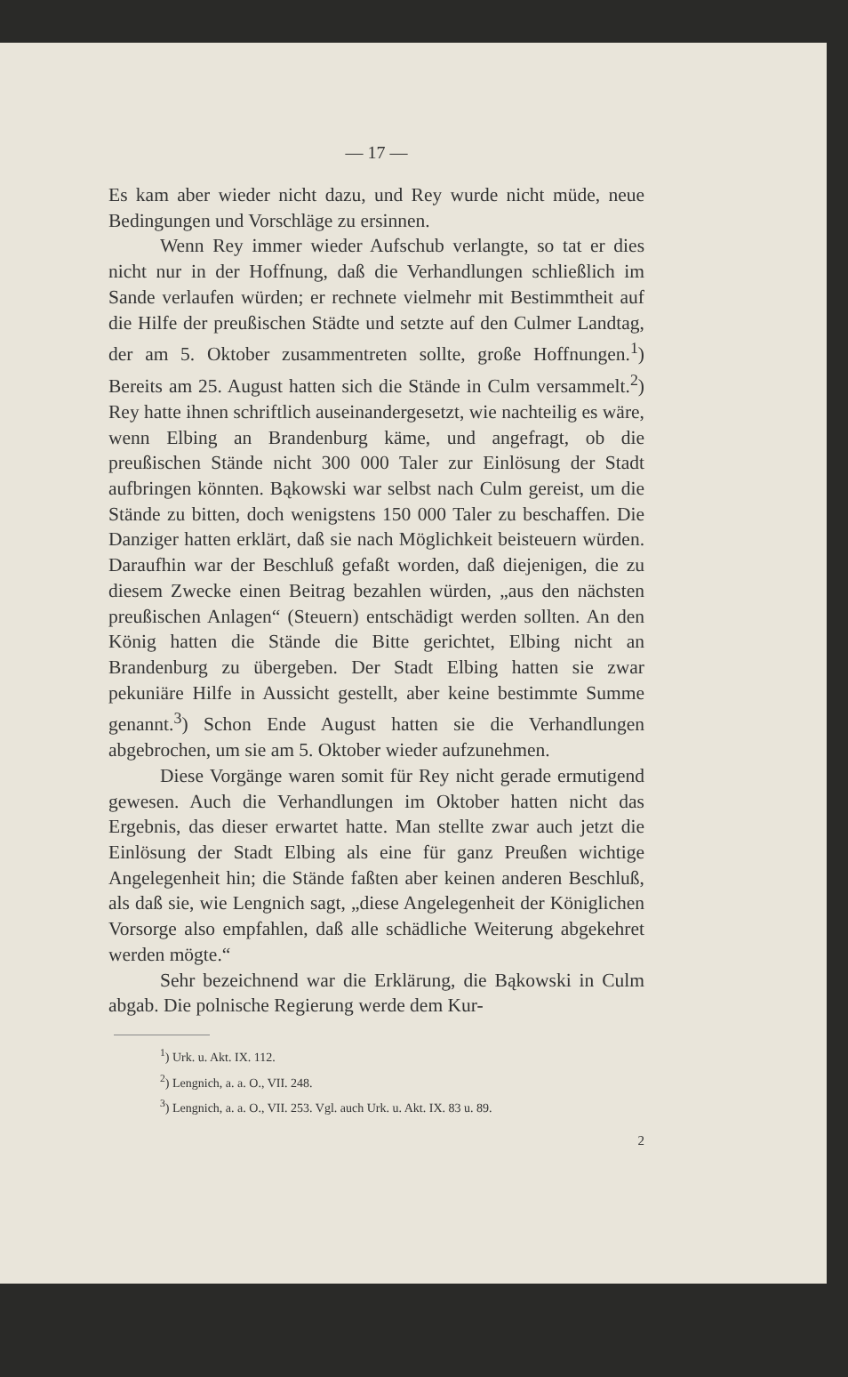— 17 —
Es kam aber wieder nicht dazu, und Rey wurde nicht müde, neue Bedingungen und Vorschläge zu ersinnen.
Wenn Rey immer wieder Aufschub verlangte, so tat er dies nicht nur in der Hoffnung, daß die Verhandlungen schließlich im Sande verlaufen würden; er rechnete vielmehr mit Bestimmtheit auf die Hilfe der preußischen Städte und setzte auf den Culmer Landtag, der am 5. Oktober zusammentreten sollte, große Hoffnungen.<sup>1</sup>) Bereits am 25. August hatten sich die Stände in Culm versammelt.<sup>2</sup>) Rey hatte ihnen schriftlich auseinandergesetzt, wie nachteilig es wäre, wenn Elbing an Brandenburg käme, und angefragt, ob die preußischen Stände nicht 300 000 Taler zur Einlösung der Stadt aufbringen könnten. Bąkowski war selbst nach Culm gereist, um die Stände zu bitten, doch wenigstens 150 000 Taler zu beschaffen. Die Danziger hatten erklärt, daß sie nach Möglichkeit beisteuern würden. Daraufhin war der Beschluß gefaßt worden, daß diejenigen, die zu diesem Zwecke einen Beitrag bezahlen würden, „aus den nächsten preußischen Anlagen“ (Steuern) entschädigt werden sollten. An den König hatten die Stände die Bitte gerichtet, Elbing nicht an Brandenburg zu übergeben. Der Stadt Elbing hatten sie zwar pekuniäre Hilfe in Aussicht gestellt, aber keine bestimmte Summe genannt.<sup>3</sup>) Schon Ende August hatten sie die Verhandlungen abgebrochen, um sie am 5. Oktober wieder aufzunehmen.
Diese Vorgänge waren somit für Rey nicht gerade ermutigend gewesen. Auch die Verhandlungen im Oktober hatten nicht das Ergebnis, das dieser erwartet hatte. Man stellte zwar auch jetzt die Einlösung der Stadt Elbing als eine für ganz Preußen wichtige Angelegenheit hin; die Stände faßten aber keinen anderen Beschluß, als daß sie, wie Lengnich sagt, „diese Angelegenheit der Königlichen Vorsorge also empfahlen, daß alle schädliche Weiterung abgekehret werden mögte.“
Sehr bezeichnend war die Erklärung, die Bąkowski in Culm abgab. Die polnische Regierung werde dem Kur-
<sup>1</sup>) Urk. u. Akt. IX. 112.
<sup>2</sup>) Lengnich, a. a. O., VII. 248.
<sup>3</sup>) Lengnich, a. a. O., VII. 253. Vgl. auch Urk. u. Akt. IX. 83 u. 89.
2